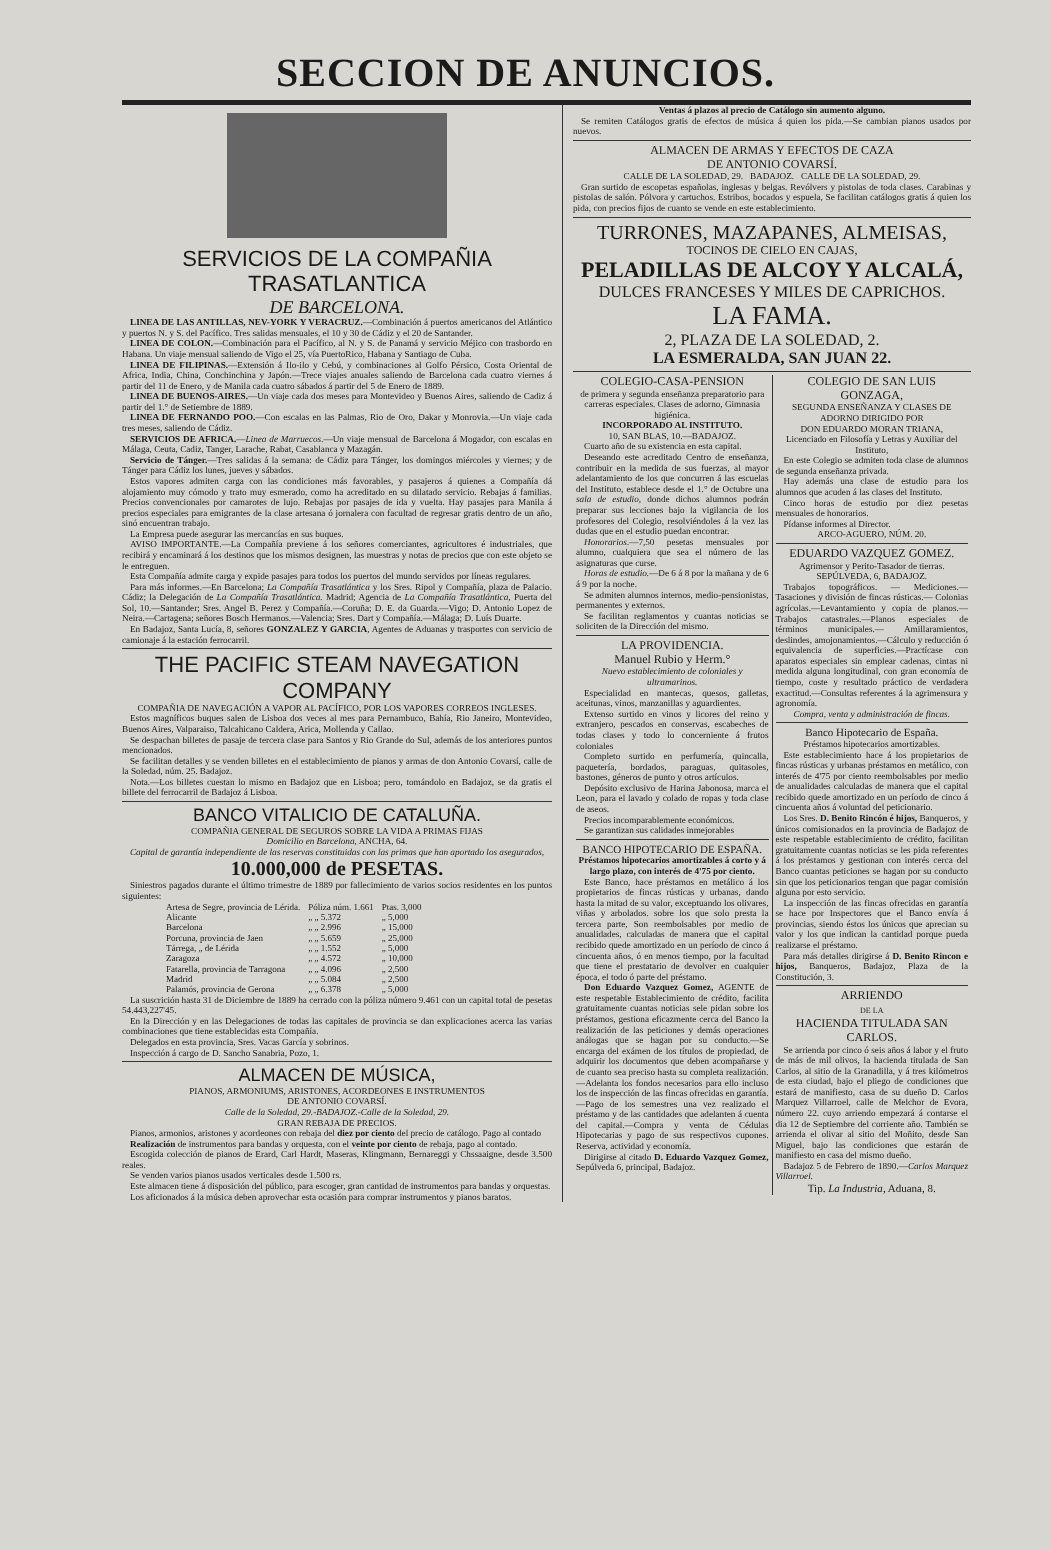SECCION DE ANUNCIOS.
SERVICIOS DE LA COMPAÑIA TRASATLANTICA
DE BARCELONA.
LINEA DE LAS ANTILLAS, NEV-YORK Y VERACRUZ.—Combinación á puertos americanos del Atlántico y puertos N. y S. del Pacífico. Tres salidas mensuales, el 10 y 30 de Cádiz y el 20 de Santander.
LINEA DE COLON.—Combinación para el Pacífico, al N. y S. de Panamá y servicio Méjico con trasbordo en Habana. Un viaje mensual saliendo de Vigo el 25, vía PuertoRico, Habana y Santiago de Cuba.
LINEA DE FILIPINAS.—Extensión á Ilo-ilo y Cebú, y combinaciones al Golfo Pérsico, Costa Oriental de Africa, India, China, Conchinchina y Japón.—Trece viajes anuales saliendo de Barcelona cada cuatro viernes á partir del 11 de Enero, y de Manila cada cuatro sábados á partir del 5 de Enero de 1889.
LINEA DE BUENOS-AIRES.—Un viaje cada dos meses para Montevideo y Buenos Aires, saliendo de Cadiz á partir del 1.° de Setiembre de 1889.
LINEA DE FERNANDO POO.—Con escalas en las Palmas, Rio de Oro, Dakar y Monrovia.—Un viaje cada tres meses, saliendo de Cádiz.
SERVICIOS DE AFRICA.—Linea de Marruecos.—Un viaje mensual de Barcelona á Mogador, con escalas en Málaga, Ceuta, Cadiz, Tanger, Larache, Rabat, Casablanca y Mazagán.
Servicio de Tánger.—Tres salidas á la semana: de Cádiz para Tánger, los domingos miércoles y viernes; y de Tánger para Cádiz los lunes, jueves y sábados.
Estos vapores admiten carga con las condiciones más favorables, y pasajeros á quienes a Compañía dá alojamiento muy cómodo y trato muy esmerado, como ha acreditado en su dilatado servicio. Rebajas á familias. Precios convencionales por camarotes de lujo. Rebajas por pasajes de ida y vuelta. Hay pasajes para Manila á precios especiales para emigrantes de la clase artesana ó jornalera con facultad de regresar gratis dentro de un año, sinó encuentran trabajo.
La Empresa puede asegurar las mercancías en sus buques.
AVISO IMPORTANTE.—La Compañía previene á los señores comerciantes, agricultores é industriales, que recibirá y encaminará á los destinos que los mismos designen, las muestras y notas de precios que con este objeto se le entreguen.
Esta Compañía admite carga y expide pasajes para todos los puertos del mundo servidos por líneas regulares.
Para más informes.—En Barcelona; La Compañía Trasatlántica y los Sres. Ripol y Compañía, plaza de Palacio. Cádiz; la Delegación de La Compañía Trasatlántica. Madrid; Agencia de La Compañía Trasatlántica, Puerta del Sol, 10.—Santander; Sres. Angel B. Perez y Compañía.—Coruña; D. E. da Guarda.—Vigo; D. Antonio Lopez de Neira.—Cartagena; señores Bosch Hermanos.—Valencia; Sres. Dart y Compañía.—Málaga; D. Luís Duarte.
En Badajoz, Santa Lucía, 8, señores GONZALEZ Y GARCIA, Agentes de Aduanas y trasportes con servicio de camionaje á la estación ferrocarril.
THE PACIFIC STEAM NAVEGATION COMPANY
COMPAÑIA DE NAVEGACIÓN A VAPOR AL PACÍFICO, POR LOS VAPORES CORREOS INGLESES.
Estos magníficos buques salen de Lisboa dos veces al mes para Pernambuco, Bahía, Rio Janeiro, Montevideo, Buenos Aires, Valparaiso, Talcahicano Caldera, Arica, Mollenda y Callao.
Se despachan billetes de pasaje de tercera clase para Santos y Rio Grande do Sul, además de los anteriores puntos mencionados.
Se facilitan detalles y se venden billetes en el establecimiento de pianos y armas de don Antonio Covarsí, calle de la Soledad, núm. 25. Badajoz.
Nota.—Los billetes cuestan lo mismo en Badajoz que en Lisboa; pero, tomándolo en Badajoz, se da gratis el billete del ferrocarril de Badajoz á Lisboa.
BANCO VITALICIO DE CATALUÑA.
COMPAÑIA GENERAL DE SEGUROS SOBRE LA VIDA A PRIMAS FIJAS
Domicilio en Barcelona, ANCHA, 64.
Capital de garantía independiente de las reservas constituidas con las primas que han aportado los asegurados,
10.000,000 de PESETAS.
Siniestros pagados durante el último trimestre de 1889 por fallecimiento de varios socios residentes en los puntos siguientes:
| Artesa de Segre, provincia de Lérida. | Póliza núm. 1.661 | Ptas. 3,000 |
| Alicante | „ „ 5.372 | „ 5,000 |
| Barcelona | „ „ 2.996 | „ 15,000 |
| Porcuna, provincia de Jaen | „ „ 5.659 | „ 25,000 |
| Tárrega, „ de Lérida | „ „ 1.552 | „ 5,000 |
| Zaragoza | „ „ 4.572 | „ 10,000 |
| Fatarella, provincia de Tarragona | „ „ 4.096 | „ 2,500 |
| Madrid | „ „ 5.084 | „ 2,500 |
| Palamós, provincia de Gerona | „ „ 6.378 | „ 5,000 |
La suscrición hasta 31 de Diciembre de 1889 ha cerrado con la póliza número 9.461 con un capital total de pesetas 54.443,227'45.
En la Dirección y en las Delegaciones de todas las capitales de provincia se dan explicaciones acerca las varias combinaciones que tiene establecidas esta Compañía.
Delegados en esta provincia, Sres. Vacas García y sobrinos.
Inspección á cargo de D. Sancho Sanabria, Pozo, 1.
ALMACEN DE MÚSICA,
PIANOS, ARMONIUMS, ARISTONES, ACORDEONES E INSTRUMENTOS
DE ANTONIO COVARSÍ.
Calle de la Soledad, 29.-BADAJOZ.-Calle de la Soledad, 29.
GRAN REBAJA DE PRECIOS.
Pianos, armonios, aristones y acordeones con rebaja del diez por ciento del precio de catálogo. Pago al contado
Realización de instrumentos para bandas y orquesta, con el veinte por ciento de rebaja, pago al contado.
Escogida colección de pianos de Erard, Carl Hardt, Maseras, Klingmann, Bernareggi y Chssaaigne, desde 3.500 reales.
Se venden varios pianos usados verticales desde 1.500 rs.
Este almacen tiene á disposición del público, para escoger, gran cantidad de instrumentos para bandas y orquestas.
Los aficionados á la música deben aprovechar esta ocasión para comprar instrumentos y pianos baratos.
Ventas á plazos al precio de Catálogo sin aumento alguno.
Se remiten Catálogos gratis de efectos de música á quien los pida.—Se cambian pianos usados por nuevos.
ALMACEN DE ARMAS Y EFECTOS DE CAZA
DE ANTONIO COVARSÍ.
CALLE DE LA SOLEDAD, 29. BADAJOZ. CALLE DE LA SOLEDAD, 29.
Gran surtido de escopetas españolas, inglesas y belgas. Revólvers y pistolas de toda clases. Carabinas y pistolas de salón. Pólvora y cartuchos. Estribos, bocados y espuela, Se facilitan catálogos gratis á quien los pida, con precios fijos de cuanto se vende en este establecimiento.
TURRONES, MAZAPANES, ALMEISAS,
TOCINOS DE CIELO EN CAJAS,
PELADILLAS DE ALCOY Y ALCALÁ,
DULCES FRANCESES Y MILES DE CAPRICHOS.
LA FAMA.
2, PLAZA DE LA SOLEDAD, 2.
LA ESMERALDA, SAN JUAN 22.
COLEGIO-CASA-PENSION
de primera y segunda enseñanza preparatorio para carreras especiales. Clases de adorno, Gimnasia higiénica.
INCORPORADO AL INSTITUTO.
10, SAN BLAS, 10.—BADAJOZ.
Cuarto año de su existencia en esta capital.
Deseando este acreditado Centro de enseñanza, contribuir en la medida de sus fuerzas, al mayor adelantamiento de los que concurren á las escuelas del Instituto, establece desde el 1.° de Octubre una sala de estudio, donde dichos alumnos podrán preparar sus lecciones bajo la vigilancia de los profesores del Colegio, resolviéndoles á la vez las dudas que en el estudio puedan encontrar.
Honorarios.—7,50 pesetas mensuales por alumno, cualquiera que sea el número de las asignaturas que curse.
Horas de estudio.—De 6 á 8 por la mañana y de 6 á 9 por la noche.
Se admiten alumnos internos, medio-pensionistas, permanentes y externos.
Se facilitan reglamentos y cuantas noticias se soliciten de la Dirección del mismo.
LA PROVIDENCIA.
Manuel Rubio y Herm.°
Nuevo establecimiento de coloniales y ultramarinos.
Especialidad en mantecas, quesos, galletas, aceitunas, vinos, manzanillas y aguardientes.
Extenso surtido en vinos y licores del reino y extranjero, pescados en conservas, escabeches de todas clases y todo lo concerniente á frutos coloniales
Completo surtido en perfumería, quincalla, paquetería, bordados, paraguas, quitasoles, bastones, géneros de punto y otros artículos.
Depósito exclusivo de Harina Jabonosa, marca el Leon, para el lavado y colado de ropas y toda clase de aseos.
Precios incomparablemente económicos.
Se garantizan sus calidades inmejorables
BANCO HIPOTECARIO DE ESPAÑA.
Préstamos hipotecarios amortizables á corto y á largo plazo, con interés de 4'75 por ciento.
Este Banco, hace préstamos en metálico á los propietarios de fincas rústicas y urbanas, dando hasta la mitad de su valor, exceptuando los olivares, viñas y arbolados. sobre los que solo presta la tercera parte, Son reembolsables por medio de anualidades, calculadas de manera que el capital recibido quede amortizado en un período de cinco á cincuenta años, ó en menos tiempo, por la facultad que tiene el prestatario de devolver en cualquier época, el todo ó parte del préstamo.
Don Eduardo Vazquez Gomez, AGENTE de este respetable Establecimiento de crédito, facilita gratuitamente cuantas noticias sele pidan sobre los préstamos, gestiona eficazmente cerca del Banco la realización de las peticiones y demás operaciones análogas que se hagan por su conducto.—Se encarga del exámen de los títulos de propiedad, de adquirir los documentos que deben acompañarse y de cuanto sea preciso hasta su completa realización.—Adelanta los fondos necesarios para ello incluso los de inspección de las fincas ofrecidas en garantía.—Pago de los semestres una vez realizado el préstamo y de las cantidades que adelanten á cuenta del capital.—Compra y venta de Cédulas Hipotecarias y pago de sus respectivos cupones. Reserva, actividad y economía.
Dirigirse al citado D. Eduardo Vazquez Gomez, Sepúlveda 6, principal, Badajoz.
COLEGIO DE SAN LUIS GONZAGA,
SEGUNDA ENSEÑANZA Y CLASES DE ADORNO DIRIGIDO POR
DON EDUARDO MORAN TRIANA,
Licenciado en Filosofía y Letras y Auxiliar del Instituto,
En este Colegio se admiten toda clase de alumnos de segunda enseñanza privada.
Hay además una clase de estudio para los alumnos que acuden á las clases del Instituto.
Cinco horas de estudio por diez pesetas mensuales de honorarios.
Pídanse informes al Director.
ARCO-AGUERO, NÚM. 20.
EDUARDO VAZQUEZ GOMEZ.
Agrimensor y Perito-Tasador de tierras.
SEPÚLVEDA, 6, BADAJOZ.
Trabajos topográficos. — Mediciones.— Tasaciones y división de fincas rústicas.— Colonias agrícolas.—Levantamiento y copia de planos.—Trabajos catastrales.—Planos especiales de términos municipales.— Amillaramientos, deslindes, amojonamientos.—Cálculo y reducción ó equivalencia de superficies.—Practícase con aparatos especiales sin emplear cadenas, cintas ni medida alguna longitudinal, con gran economía de tiempo, coste y resultado práctico de verdadera exactitud.—Consultas referentes á la agrimensura y agronomía.
Compra, venta y administración de fincas.
Banco Hipotecario de España.
Préstamos hipotecarios amortizables.
Este establecimiento hace á los propietarios de fincas rústicas y urbanas préstamos en metálico, con interés de 4'75 por ciento reembolsables por medio de anualidades calculadas de manera que el capital recibido quede amortizado en un período de cinco á cincuenta años á voluntad del peticionario.
Los Sres. D. Benito Rincón é hijos, Banqueros, y únicos comisionados en la provincia de Badajoz de este respetable establecimiento de crédito, facilitan gratuitamente cuantas noticias se les pida referentes á los préstamos y gestionan con interés cerca del Banco cuantas peticiones se hagan por su conducto sin que los peticionarios tengan que pagar comisión alguna por esto servicio.
La inspección de las fincas ofrecidas en garantía se hace por Inspectores que el Banco envía á provincias, siendo éstos los únicos que aprecian su valor y los que indican la cantidad porque pueda realizarse el préstamo.
Para más detalles dirigirse á D. Benito Rincon e hijos, Banqueros, Badajoz, Plaza de la Constitución, 3.
ARRIENDO
DE LA
HACIENDA TITULADA SAN CARLOS.
Se arrienda por cinco ó seis años á labor y el fruto de más de mil olivos, la hacienda titulada de San Carlos, al sitio de la Granadilla, y á tres kilómetros de esta ciudad, bajo el pliego de condiciones que estará de manifiesto, casa de su dueño D. Carlos Marquez Villarroel, calle de Melchor de Evora, número 22. cuyo arriendo empezará á contarse el dia 12 de Septiembre del corriente año. También se arrienda el olivar al sitio del Moñito, desde San Miguel, bajo las condiciones que estarán de manifiesto en casa del mismo dueño.
Badajoz 5 de Febrero de 1890.—Carlos Marquez Villarroel.
Tip. La Industria, Aduana, 8.